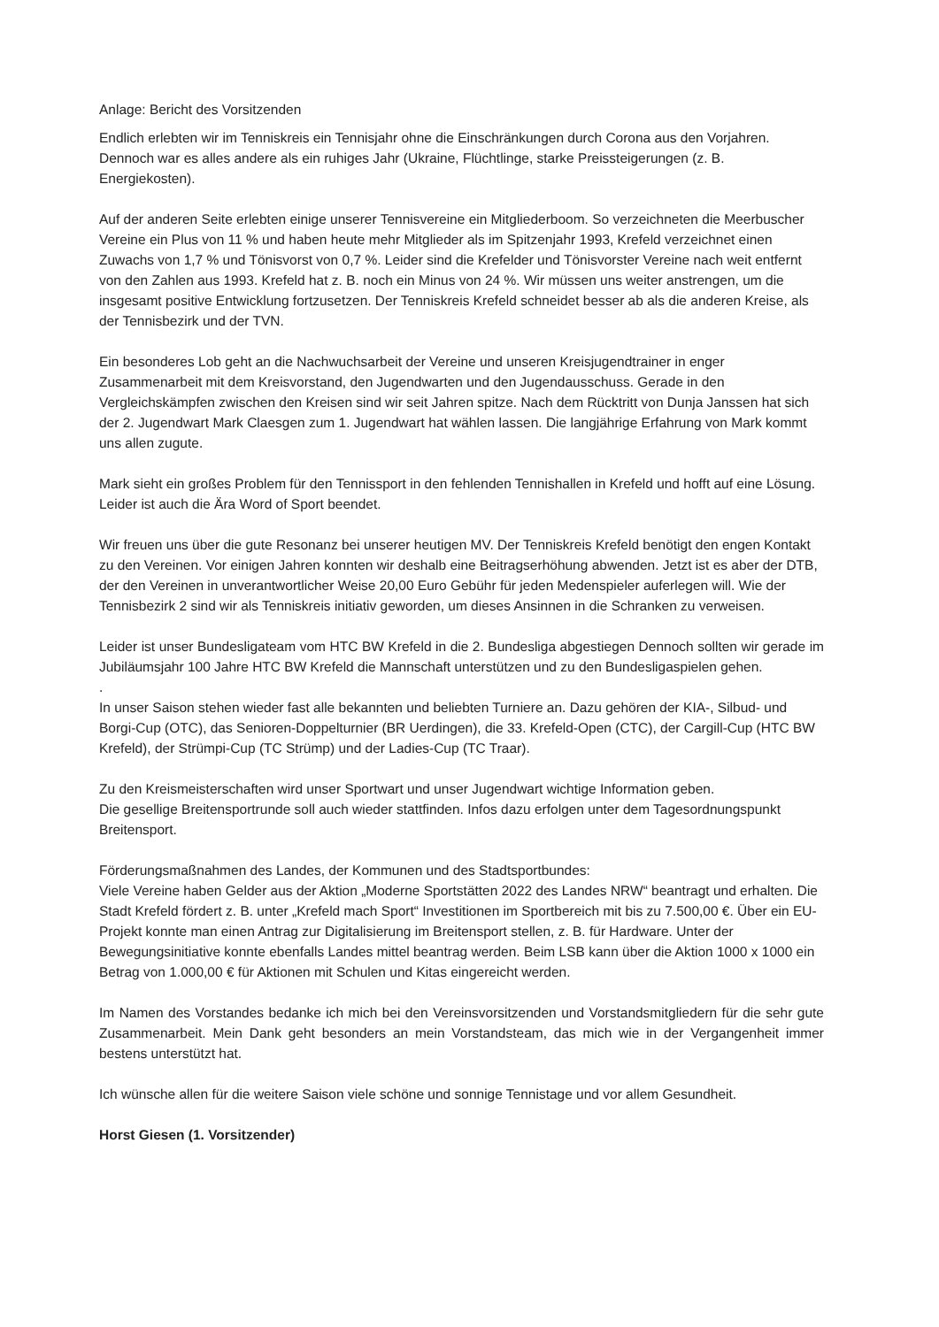Anlage: Bericht des Vorsitzenden
Endlich erlebten wir im Tenniskreis ein Tennisjahr ohne die Einschränkungen durch Corona aus den Vorjahren. Dennoch war es alles andere als ein ruhiges Jahr (Ukraine, Flüchtlinge, starke Preissteigerungen (z. B. Energiekosten).
Auf der anderen Seite erlebten einige unserer Tennisvereine ein Mitgliederboom. So verzeichneten die Meerbuscher Vereine ein Plus von 11 % und haben heute mehr Mitglieder als im Spitzenjahr 1993, Krefeld verzeichnet einen Zuwachs von 1,7 % und Tönisvorst von 0,7 %. Leider sind die Krefelder und Tönisvorster Vereine nach weit entfernt von den Zahlen aus 1993. Krefeld hat z. B. noch ein Minus von 24 %. Wir müssen uns weiter anstrengen, um die insgesamt positive Entwicklung fortzusetzen. Der Tenniskreis Krefeld schneidet besser ab als die anderen Kreise, als der Tennisbezirk und der TVN.
Ein besonderes Lob geht an die Nachwuchsarbeit der Vereine und unseren Kreisjugendtrainer in enger Zusammenarbeit mit dem Kreisvorstand, den Jugendwarten und den Jugendausschuss. Gerade in den Vergleichskämpfen zwischen den Kreisen sind wir seit Jahren spitze. Nach dem Rücktritt von Dunja Janssen hat sich der 2. Jugendwart Mark Claesgen zum 1. Jugendwart hat wählen lassen. Die langjährige Erfahrung von Mark kommt uns allen zugute.
Mark sieht ein großes Problem für den Tennissport in den fehlenden Tennishallen in Krefeld und hofft auf eine Lösung. Leider ist auch die Ära Word of Sport beendet.
Wir freuen uns über die gute Resonanz bei unserer heutigen MV. Der Tenniskreis Krefeld benötigt den engen Kontakt zu den Vereinen. Vor einigen Jahren konnten wir deshalb eine Beitragserhöhung abwenden. Jetzt ist es aber der DTB, der den Vereinen in unverantwortlicher Weise 20,00 Euro Gebühr für jeden Medenspieler auferlegen will. Wie der Tennisbezirk 2 sind wir als Tenniskreis initiativ geworden, um dieses Ansinnen in die Schranken zu verweisen.
Leider ist unser Bundesligateam vom HTC BW Krefeld in die 2. Bundesliga abgestiegen Dennoch sollten wir gerade im Jubiläumsjahr 100 Jahre HTC BW Krefeld die Mannschaft unterstützen und zu den Bundesligaspielen gehen.
.
In unser Saison stehen wieder fast alle bekannten und beliebten Turniere an. Dazu gehören der KIA-, Silbud- und Borgi-Cup (OTC), das Senioren-Doppelturnier (BR Uerdingen), die 33. Krefeld-Open (CTC), der Cargill-Cup (HTC BW Krefeld), der Strümpi-Cup (TC Strümp) und der Ladies-Cup (TC Traar).
Zu den Kreismeisterschaften wird unser Sportwart und unser Jugendwart wichtige Information geben.
Die gesellige Breitensportrunde soll auch wieder stattfinden. Infos dazu erfolgen unter dem Tagesordnungspunkt Breitensport.
Förderungsmaßnahmen des Landes, der Kommunen und des Stadtsportbundes:
Viele Vereine haben Gelder aus der Aktion „Moderne Sportstätten 2022 des Landes NRW“ beantragt und erhalten. Die Stadt Krefeld fördert z. B. unter „Krefeld mach Sport“ Investitionen im Sportbereich mit bis zu 7.500,00 €. Über ein EU-Projekt konnte man einen Antrag zur Digitalisierung im Breitensport stellen, z. B. für Hardware. Unter der Bewegungsinitiative konnte ebenfalls Landes mittel beantrag werden. Beim LSB kann über die Aktion 1000 x 1000 ein Betrag von 1.000,00 € für Aktionen mit Schulen und Kitas eingereicht werden.
Im Namen des Vorstandes bedanke ich mich bei den Vereinsvorsitzenden und Vorstandsmitgliedern für die sehr gute Zusammenarbeit. Mein Dank geht besonders an mein Vorstandsteam, das mich wie in der Vergangenheit immer bestens unterstützt hat.
Ich wünsche allen für die weitere Saison viele schöne und sonnige Tennistage und vor allem Gesundheit.
Horst Giesen (1. Vorsitzender)